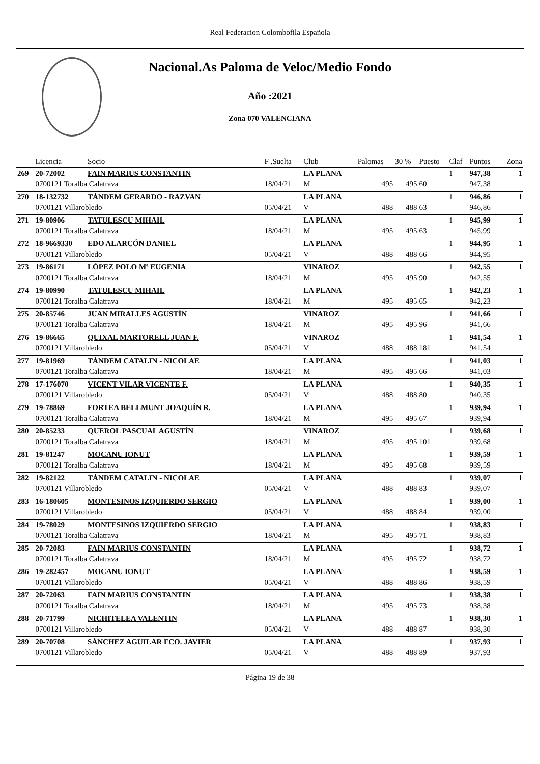Real Federacion Colombofila Española
Nacional.As Paloma de Veloc/Medio Fondo
Año :2021
Zona 070 VALENCIANA
| | Licencia | Socio | F .Suelta | Club | Palomas | 30 % | Puesto | Claf | Puntos | Zona |
| --- | --- | --- | --- | --- | --- | --- | --- | --- | --- | --- |
| 269 | 20-72002 | FAIN MARIUS CONSTANTIN | | LA PLANA | | | | 1 | 947,38 | 1 |
| | 0700121 Toralba Calatrava | | 18/04/21 | M | 495 | 495 | 60 | | 947,38 | |
| 270 | 18-132732 | TÁNDEM GERARDO - RAZVAN | | LA PLANA | | | | 1 | 946,86 | 1 |
| | 0700121 Villarobledo | | 05/04/21 | V | 488 | 488 | 63 | | 946,86 | |
| 271 | 19-80906 | TATULESCU MIHAIL | | LA PLANA | | | | 1 | 945,99 | 1 |
| | 0700121 Toralba Calatrava | | 18/04/21 | M | 495 | 495 | 63 | | 945,99 | |
| 272 | 18-9669330 | EDO ALARCÓN DANIEL | | LA PLANA | | | | 1 | 944,95 | 1 |
| | 0700121 Villarobledo | | 05/04/21 | V | 488 | 488 | 66 | | 944,95 | |
| 273 | 19-86171 | LÓPEZ POLO Mª EUGENIA | | VINAROZ | | | | 1 | 942,55 | 1 |
| | 0700121 Toralba Calatrava | | 18/04/21 | M | 495 | 495 | 90 | | 942,55 | |
| 274 | 19-80990 | TATULESCU MIHAIL | | LA PLANA | | | | 1 | 942,23 | 1 |
| | 0700121 Toralba Calatrava | | 18/04/21 | M | 495 | 495 | 65 | | 942,23 | |
| 275 | 20-85746 | JUAN MIRALLES AGUSTÍN | | VINAROZ | | | | 1 | 941,66 | 1 |
| | 0700121 Toralba Calatrava | | 18/04/21 | M | 495 | 495 | 96 | | 941,66 | |
| 276 | 19-86665 | QUIXAL MARTORELL JUAN F. | | VINAROZ | | | | 1 | 941,54 | 1 |
| | 0700121 Villarobledo | | 05/04/21 | V | 488 | 488 | 181 | | 941,54 | |
| 277 | 19-81969 | TÁNDEM CATALIN - NICOLAE | | LA PLANA | | | | 1 | 941,03 | 1 |
| | 0700121 Toralba Calatrava | | 18/04/21 | M | 495 | 495 | 66 | | 941,03 | |
| 278 | 17-176070 | VICENT VILAR VICENTE F. | | LA PLANA | | | | 1 | 940,35 | 1 |
| | 0700121 Villarobledo | | 05/04/21 | V | 488 | 488 | 80 | | 940,35 | |
| 279 | 19-78869 | FORTEA BELLMUNT JOAQUÍN R. | | LA PLANA | | | | 1 | 939,94 | 1 |
| | 0700121 Toralba Calatrava | | 18/04/21 | M | 495 | 495 | 67 | | 939,94 | |
| 280 | 20-85233 | QUEROL PASCUAL AGUSTÍN | | VINAROZ | | | | 1 | 939,68 | 1 |
| | 0700121 Toralba Calatrava | | 18/04/21 | M | 495 | 495 | 101 | | 939,68 | |
| 281 | 19-81247 | MOCANU IONUT | | LA PLANA | | | | 1 | 939,59 | 1 |
| | 0700121 Toralba Calatrava | | 18/04/21 | M | 495 | 495 | 68 | | 939,59 | |
| 282 | 19-82122 | TÁNDEM CATALIN - NICOLAE | | LA PLANA | | | | 1 | 939,07 | 1 |
| | 0700121 Villarobledo | | 05/04/21 | V | 488 | 488 | 83 | | 939,07 | |
| 283 | 16-180605 | MONTESINOS IZQUIERDO SERGIO | | LA PLANA | | | | 1 | 939,00 | 1 |
| | 0700121 Villarobledo | | 05/04/21 | V | 488 | 488 | 84 | | 939,00 | |
| 284 | 19-78029 | MONTESINOS IZQUIERDO SERGIO | | LA PLANA | | | | 1 | 938,83 | 1 |
| | 0700121 Toralba Calatrava | | 18/04/21 | M | 495 | 495 | 71 | | 938,83 | |
| 285 | 20-72083 | FAIN MARIUS CONSTANTIN | | LA PLANA | | | | 1 | 938,72 | 1 |
| | 0700121 Toralba Calatrava | | 18/04/21 | M | 495 | 495 | 72 | | 938,72 | |
| 286 | 19-282457 | MOCANU IONUT | | LA PLANA | | | | 1 | 938,59 | 1 |
| | 0700121 Villarobledo | | 05/04/21 | V | 488 | 488 | 86 | | 938,59 | |
| 287 | 20-72063 | FAIN MARIUS CONSTANTIN | | LA PLANA | | | | 1 | 938,38 | 1 |
| | 0700121 Toralba Calatrava | | 18/04/21 | M | 495 | 495 | 73 | | 938,38 | |
| 288 | 20-71799 | NICHITELEA VALENTIN | | LA PLANA | | | | 1 | 938,30 | 1 |
| | 0700121 Villarobledo | | 05/04/21 | V | 488 | 488 | 87 | | 938,30 | |
| 289 | 20-70708 | SÁNCHEZ AGUILAR FCO. JAVIER | | LA PLANA | | | | 1 | 937,93 | 1 |
| | 0700121 Villarobledo | | 05/04/21 | V | 488 | 488 | 89 | | 937,93 | |
Página 19 de 38